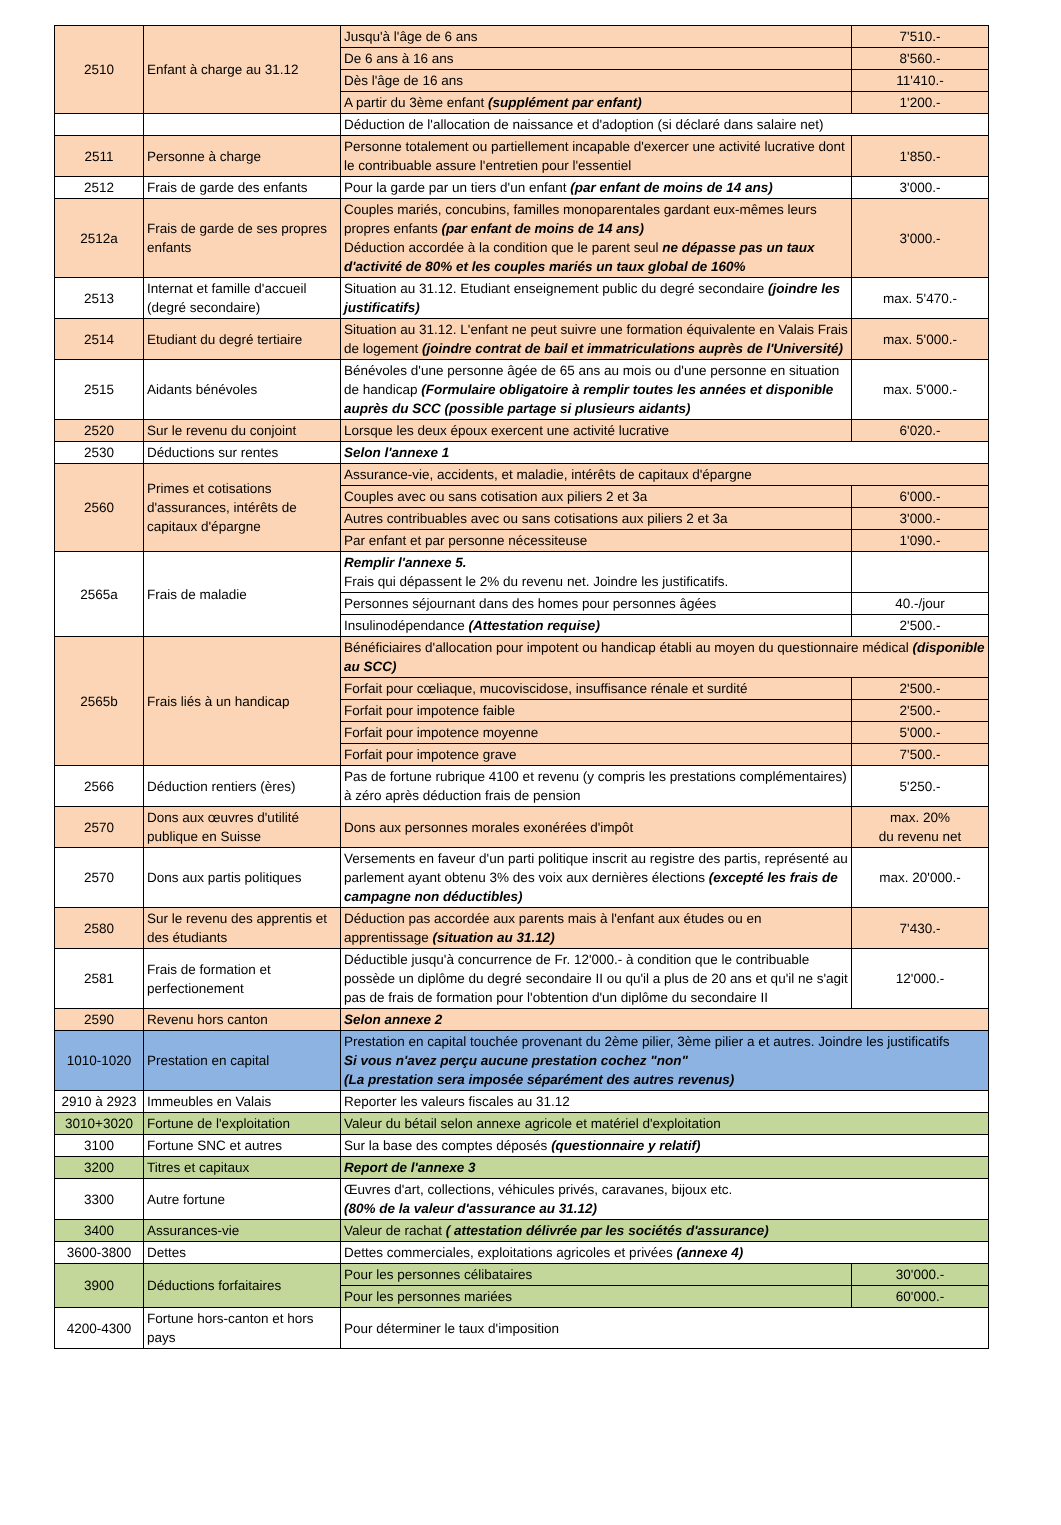| 2510 | Enfant à charge au 31.12 | Jusqu'à l'âge de 6 ans | 7'510.- |
| | | De 6 ans à 16 ans | 8'560.- |
| | | Dès l'âge de 16 ans | 11'410.- |
| | | A partir du 3ème enfant (supplément par enfant) | 1'200.- |
| | | Déduction de l'allocation de naissance et d'adoption (si déclaré dans salaire net) | |
| 2511 | Personne à charge | Personne totalement ou partiellement incapable d'exercer une activité lucrative dont le contribuable assure l'entretien pour l'essentiel | 1'850.- |
| 2512 | Frais de garde des enfants | Pour la garde par un tiers d'un enfant (par enfant de moins de 14 ans) | 3'000.- |
| 2512a | Frais de garde de ses propres enfants | Couples mariés, concubins, familles monoparentales gardant eux-mêmes leurs propres enfants (par enfant de moins de 14 ans) Déduction accordée à la condition que le parent seul ne dépasse pas un taux d'activité de 80% et les couples mariés un taux global de 160% | 3'000.- |
| 2513 | Internat et famille d'accueil (degré secondaire) | Situation au 31.12. Etudiant enseignement public du degré secondaire (joindre les justificatifs) | max. 5'470.- |
| 2514 | Etudiant du degré tertiaire | Situation au 31.12. L'enfant ne peut suivre une formation équivalente en Valais Frais de logement (joindre contrat de bail et immatriculations auprès de l'Université) | max. 5'000.- |
| 2515 | Aidants bénévoles | Bénévoles d'une personne âgée de 65 ans au mois ou d'une personne en situation de handicap (Formulaire obligatoire à remplir toutes les années et disponible auprès du SCC (possible partage si plusieurs aidants) | max. 5'000.- |
| 2520 | Sur le revenu du conjoint | Lorsque les deux époux exercent une activité lucrative | 6'020.- |
| 2530 | Déductions sur rentes | Selon l'annexe 1 | |
| 2560 | Primes et cotisations d'assurances, intérêts de capitaux d'épargne | Assurance-vie, accidents, et maladie, intérêts de capitaux d'épargne | |
| | | Couples avec ou sans cotisation aux piliers 2 et 3a | 6'000.- |
| | | Autres contribuables avec ou sans cotisations aux piliers 2 et 3a | 3'000.- |
| | | Par enfant et par personne nécessiteuse | 1'090.- |
| 2565a | Frais de maladie | Remplir l'annexe 5. Frais qui dépassent le 2% du revenu net. Joindre les justificatifs. | |
| | | Personnes séjournant dans des homes pour personnes âgées | 40.-/jour |
| | | Insulinodépendance (Attestation requise) | 2'500.- |
| 2565b | Frais liés à un handicap | Bénéficiaires d'allocation pour impotent ou handicap établi au moyen du questionnaire médical (disponible au SCC) | |
| | | Forfait pour cœliaque, mucoviscidose, insuffisance rénale et surdité | 2'500.- |
| | | Forfait pour impotence faible | 2'500.- |
| | | Forfait pour impotence moyenne | 5'000.- |
| | | Forfait pour impotence grave | 7'500.- |
| 2566 | Déduction rentiers (ères) | Pas de fortune rubrique 4100 et revenu (y compris les prestations complémentaires) à zéro après déduction frais de pension | 5'250.- |
| 2570 | Dons aux œuvres d'utilité publique en Suisse | Dons aux personnes morales exonérées d'impôt | max. 20% du revenu net |
| 2570 | Dons aux partis politiques | Versements en faveur d'un parti politique inscrit au registre des partis, représenté au parlement ayant obtenu 3% des voix aux dernières élections (excepté les frais de campagne non déductibles) | max. 20'000.- |
| 2580 | Sur le revenu des apprentis et des étudiants | Déduction pas accordée aux parents mais à l'enfant aux études ou en apprentissage (situation au 31.12) | 7'430.- |
| 2581 | Frais de formation et perfectionement | Déductible jusqu'à concurrence de Fr. 12'000.- à condition que le contribuable possède un diplôme du degré secondaire II ou qu'il a plus de 20 ans et qu'il ne s'agit pas de frais de formation pour l'obtention d'un diplôme du secondaire II | 12'000.- |
| 2590 | Revenu hors canton | Selon annexe 2 | |
| 1010-1020 | Prestation en capital | Prestation en capital touchée provenant du 2ème pilier, 3ème pilier a et autres. Joindre les justificatifs Si vous n'avez perçu aucune prestation cochez "non" (La prestation sera imposée séparément des autres revenus) | |
| 2910 à 2923 | Immeubles en Valais | Reporter les valeurs fiscales au 31.12 | |
| 3010+3020 | Fortune de l'exploitation | Valeur du bétail selon annexe agricole et matériel d'exploitation | |
| 3100 | Fortune SNC et autres | Sur la base des comptes déposés (questionnaire y relatif) | |
| 3200 | Titres et capitaux | Report de l'annexe 3 | |
| 3300 | Autre fortune | Œuvres d'art, collections, véhicules privés, caravanes, bijoux etc. (80% de la valeur d'assurance au 31.12) | |
| 3400 | Assurances-vie | Valeur de rachat ( attestation délivrée par les sociétés d'assurance) | |
| 3600-3800 | Dettes | Dettes commerciales, exploitations agricoles et privées (annexe 4) | |
| 3900 | Déductions forfaitaires | Pour les personnes célibataires | 30'000.- |
| | | Pour les personnes mariées | 60'000.- |
| 4200-4300 | Fortune hors-canton et hors pays | Pour déterminer le taux d'imposition | |